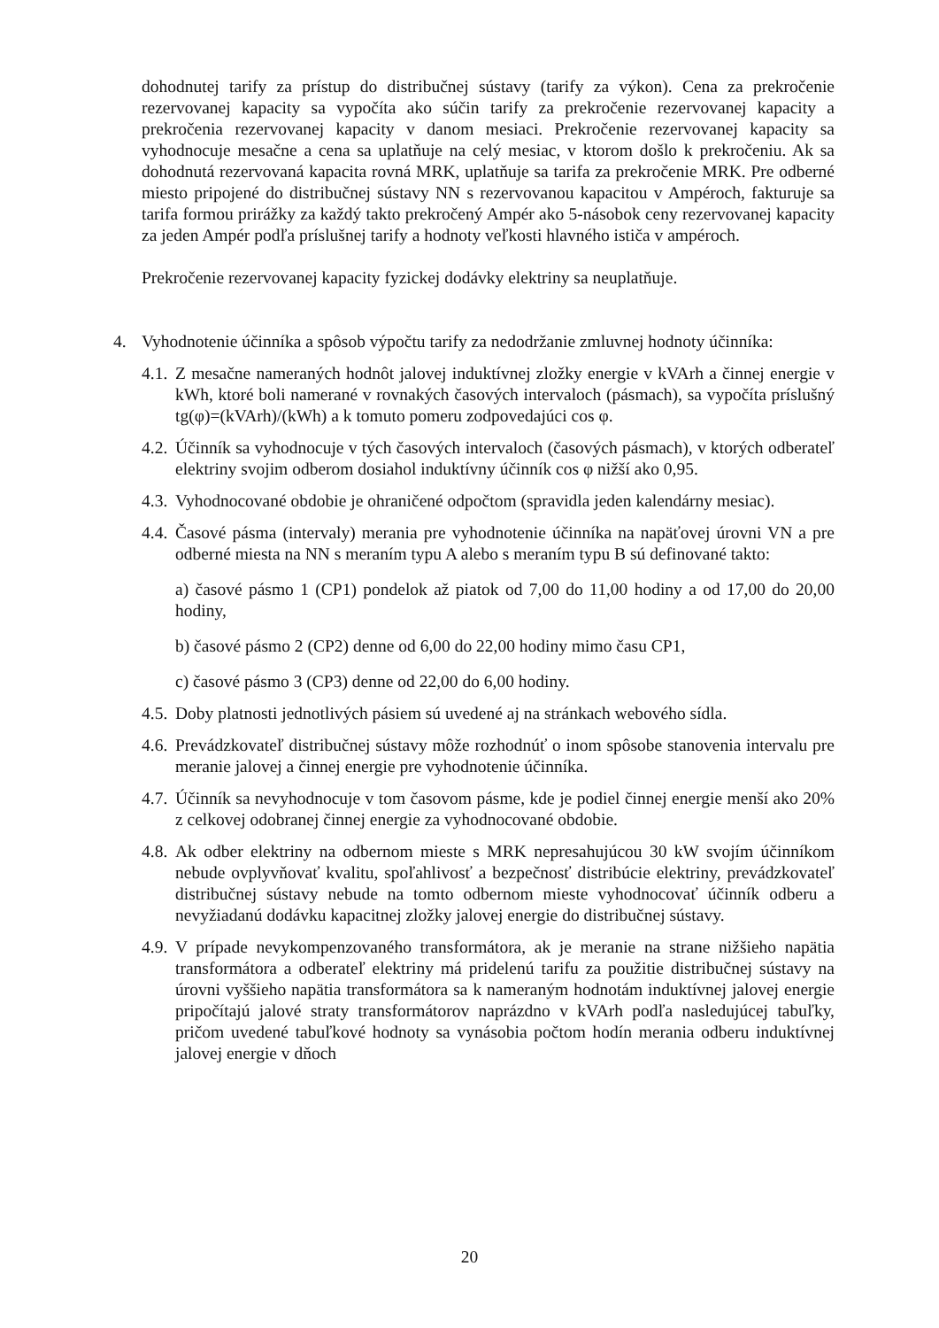dohodnutej tarify za prístup do distribučnej sústavy (tarify za výkon). Cena za prekročenie rezervovanej kapacity sa vypočíta ako súčin tarify za prekročenie rezervovanej kapacity a prekročenia rezervovanej kapacity v danom mesiaci. Prekročenie rezervovanej kapacity sa vyhodnocuje mesačne a cena sa uplatňuje na celý mesiac, v ktorom došlo k prekročeniu. Ak sa dohodnutá rezervovaná kapacita rovná MRK, uplatňuje sa tarifa za prekročenie MRK. Pre odberné miesto pripojené do distribučnej sústavy NN s rezervovanou kapacitou v Ampéroch, fakturuje sa tarifa formou prirážky za každý takto prekročený Ampér ako 5-násobok ceny rezervovanej kapacity za jeden Ampér podľa príslušnej tarify a hodnoty veľkosti hlavného ističa v ampéroch.
Prekročenie rezervovanej kapacity fyzickej dodávky elektriny sa neuplatňuje.
4. Vyhodnotenie účinníka a spôsob výpočtu tarify za nedodržanie zmluvnej hodnoty účinníka:
4.1.
Z mesačne nameraných hodnôt jalovej induktívnej zložky energie v kVArh a činnej energie v kWh, ktoré boli namerané v rovnakých časových intervaloch (pásmach), sa vypočíta príslušný tg(φ)=(kVArh)/(kWh) a k tomuto pomeru zodpovedajúci cos φ.
4.2.
Účinník sa vyhodnocuje v tých časových intervaloch (časových pásmach), v ktorých odberateľ elektriny svojim odberom dosiahol induktívny účinník cos φ nižší ako 0,95.
4.3.
Vyhodnocované obdobie je ohraničené odpočtom (spravidla jeden kalendárny mesiac).
4.4.
Časové pásma (intervaly) merania pre vyhodnotenie účinníka na napäťovej úrovni VN a pre odberné miesta na NN s meraním typu A alebo s meraním typu B sú definované takto:
a) časové pásmo 1 (CP1) pondelok až piatok od 7,00 do 11,00 hodiny a od 17,00 do 20,00 hodiny,
b) časové pásmo 2 (CP2) denne od 6,00 do 22,00 hodiny mimo času CP1,
c) časové pásmo 3 (CP3) denne od 22,00 do 6,00 hodiny.
4.5.
Doby platnosti jednotlivých pásiem sú uvedené aj na stránkach webového sídla.
4.6.
Prevádzkovateľ distribučnej sústavy môže rozhodnúť o inom spôsobe stanovenia intervalu pre meranie jalovej a činnej energie pre vyhodnotenie účinníka.
4.7.
Účinník sa nevyhodnocuje v tom časovom pásme, kde je podiel činnej energie menší ako 20% z celkovej odobranej činnej energie za vyhodnocované obdobie.
4.8.
Ak odber elektriny na odbernom mieste s MRK nepresahujúcou 30 kW svojím účinníkom nebude ovplyvňovať kvalitu, spoľahlivosť a bezpečnosť distribúcie elektriny, prevádzkovateľ distribučnej sústavy nebude na tomto odbernom mieste vyhodnocovať účinník odberu a nevyžiadanú dodávku kapacitnej zložky jalovej energie do distribučnej sústavy.
4.9.
V prípade nevykompenzovaného transformátora, ak je meranie na strane nižšieho napätia transformátora a odberateľ elektriny má pridelenú tarifu za použitie distribučnej sústavy na úrovni vyššieho napätia transformátora sa k nameraným hodnotám induktívnej jalovej energie pripočítajú jalové straty transformátorov naprázdno v kVArh podľa nasledujúcej tabuľky, pričom uvedené tabuľkové hodnoty sa vynásobia počtom hodín merania odberu induktívnej jalovej energie v dňoch
20